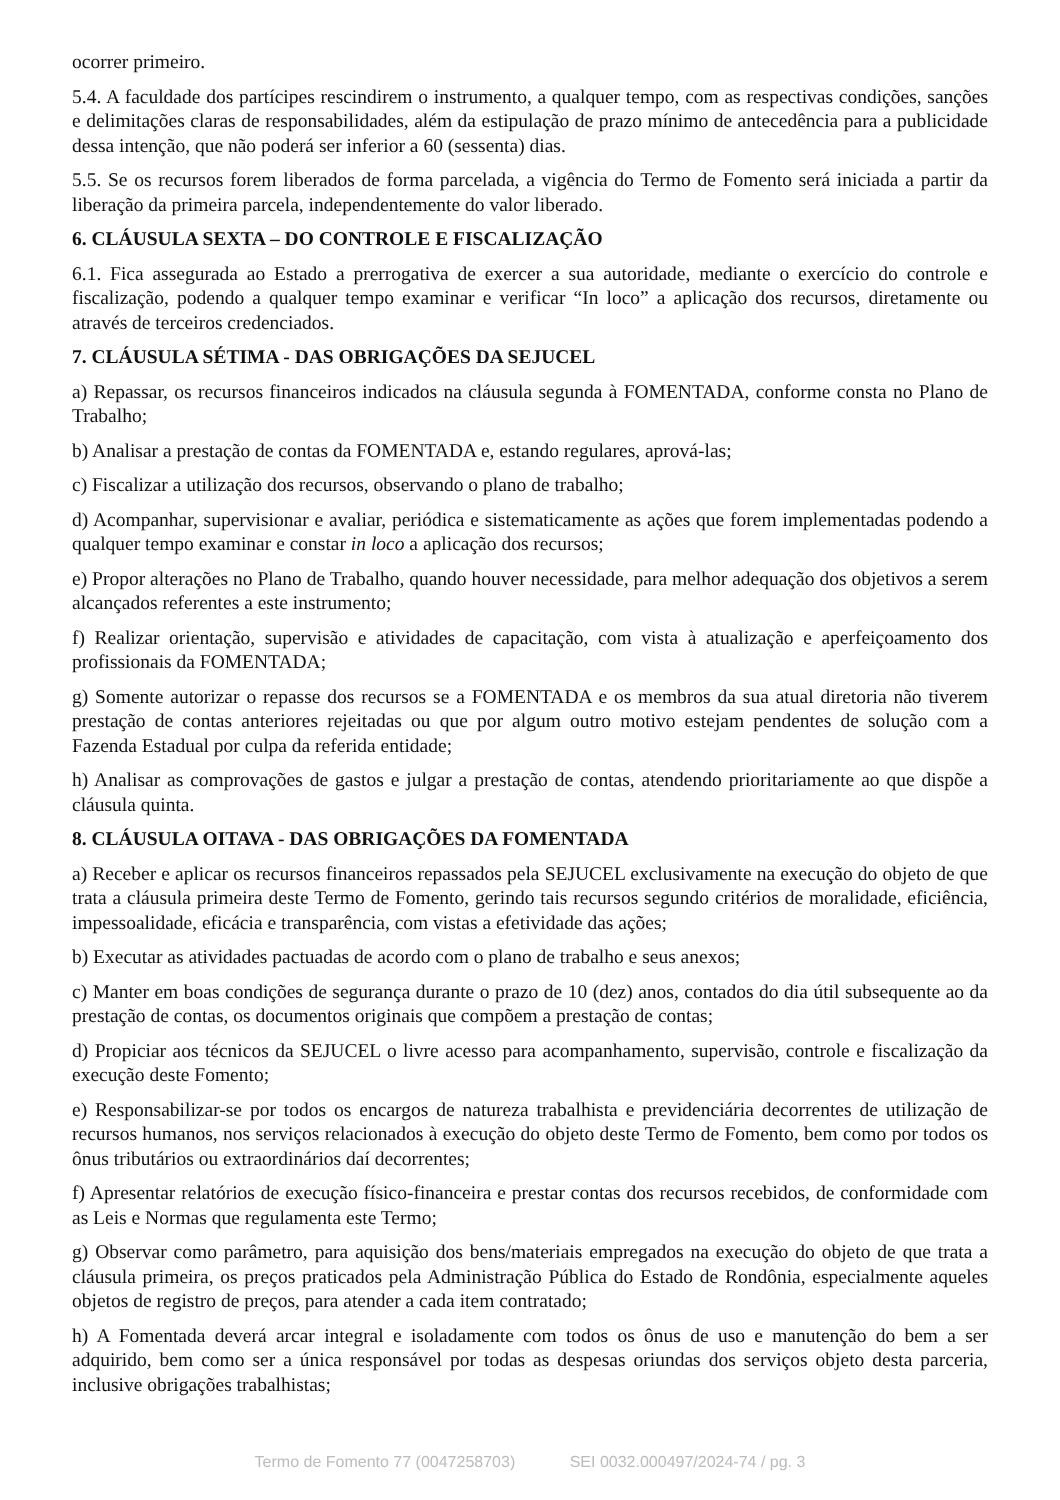ocorrer primeiro.
5.4. A faculdade dos partícipes rescindirem o instrumento, a qualquer tempo, com as respectivas condições, sanções e delimitações claras de responsabilidades, além da estipulação de prazo mínimo de antecedência para a publicidade dessa intenção, que não poderá ser inferior a 60 (sessenta) dias.
5.5. Se os recursos forem liberados de forma parcelada, a vigência do Termo de Fomento será iniciada a partir da liberação da primeira parcela, independentemente do valor liberado.
6. CLÁUSULA SEXTA – DO CONTROLE E FISCALIZAÇÃO
6.1. Fica assegurada ao Estado a prerrogativa de exercer a sua autoridade, mediante o exercício do controle e fiscalização, podendo a qualquer tempo examinar e verificar “In loco” a aplicação dos recursos, diretamente ou através de terceiros credenciados.
7. CLÁUSULA SÉTIMA - DAS OBRIGAÇÕES DA SEJUCEL
a) Repassar, os recursos financeiros indicados na cláusula segunda à FOMENTADA, conforme consta no Plano de Trabalho;
b) Analisar a prestação de contas da FOMENTADA e, estando regulares, aprová-las;
c) Fiscalizar a utilização dos recursos, observando o plano de trabalho;
d) Acompanhar, supervisionar e avaliar, periódica e sistematicamente as ações que forem implementadas podendo a qualquer tempo examinar e constar in loco a aplicação dos recursos;
e) Propor alterações no Plano de Trabalho, quando houver necessidade, para melhor adequação dos objetivos a serem alcançados referentes a este instrumento;
f) Realizar orientação, supervisão e atividades de capacitação, com vista à atualização e aperfeiçoamento dos profissionais da FOMENTADA;
g) Somente autorizar o repasse dos recursos se a FOMENTADA e os membros da sua atual diretoria não tiverem prestação de contas anteriores rejeitadas ou que por algum outro motivo estejam pendentes de solução com a Fazenda Estadual por culpa da referida entidade;
h) Analisar as comprovações de gastos e julgar a prestação de contas, atendendo prioritariamente ao que dispõe a cláusula quinta.
8. CLÁUSULA OITAVA - DAS OBRIGAÇÕES DA FOMENTADA
a) Receber e aplicar os recursos financeiros repassados pela SEJUCEL exclusivamente na execução do objeto de que trata a cláusula primeira deste Termo de Fomento, gerindo tais recursos segundo critérios de moralidade, eficiência, impessoalidade, eficácia e transparência, com vistas a efetividade das ações;
b) Executar as atividades pactuadas de acordo com o plano de trabalho e seus anexos;
c) Manter em boas condições de segurança durante o prazo de 10 (dez) anos, contados do dia útil subsequente ao da prestação de contas, os documentos originais que compõem a prestação de contas;
d) Propiciar aos técnicos da SEJUCEL o livre acesso para acompanhamento, supervisão, controle e fiscalização da execução deste Fomento;
e) Responsabilizar-se por todos os encargos de natureza trabalhista e previdenciária decorrentes de utilização de recursos humanos, nos serviços relacionados à execução do objeto deste Termo de Fomento, bem como por todos os ônus tributários ou extraordinários daí decorrentes;
f) Apresentar relatórios de execução físico-financeira e prestar contas dos recursos recebidos, de conformidade com as Leis e Normas que regulamenta este Termo;
g) Observar como parâmetro, para aquisição dos bens/materiais empregados na execução do objeto de que trata a cláusula primeira, os preços praticados pela Administração Pública do Estado de Rondônia, especialmente aqueles objetos de registro de preços, para atender a cada item contratado;
h) A Fomentada deverá arcar integral e isoladamente com todos os ônus de uso e manutenção do bem a ser adquirido, bem como ser a única responsável por todas as despesas oriundas dos serviços objeto desta parceria, inclusive obrigações trabalhistas;
Termo de Fomento 77 (0047258703) SEI 0032.000497/2024-74 / pg. 3